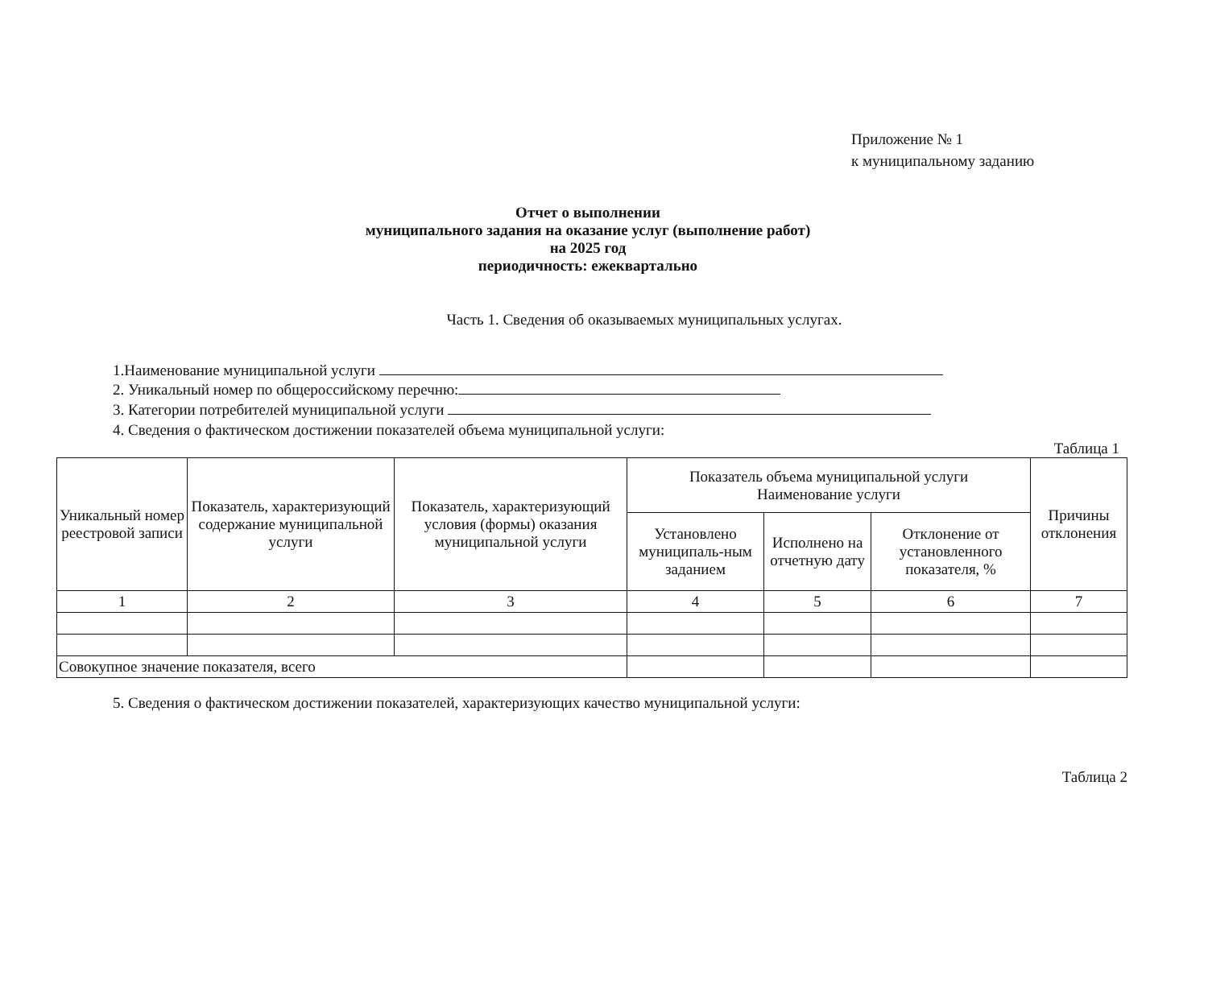Приложение № 1
к муниципальному заданию
Отчет о выполнении
муниципального задания на оказание услуг (выполнение работ)
на 2025 год
периодичность: ежеквартально
Часть 1. Сведения об оказываемых муниципальных услугах.
1.Наименование муниципальной услуги
2. Уникальный номер по общероссийскому перечню:
3. Категории потребителей муниципальной услуги
4. Сведения о фактическом достижении показателей объема муниципальной услуги:
Таблица 1
| Уникальный номер реестровой записи | Показатель, характеризующий содержание муниципальной услуги | Показатель, характеризующий условия (формы) оказания муниципальной услуги | Показатель объема муниципальной услуги Наименование услуги | | | Причины отклонения |
| --- | --- | --- | --- | --- | --- | --- |
| | | | Установлено муниципаль-ным заданием | Исполнено на отчетную дату | Отклонение от установленного показателя, % | |
| 1 | 2 | 3 | 4 | 5 | 6 | 7 |
| Совокупное значение показателя, всего | | | | | | |
5. Сведения о фактическом достижении показателей, характеризующих качество муниципальной услуги:
Таблица 2